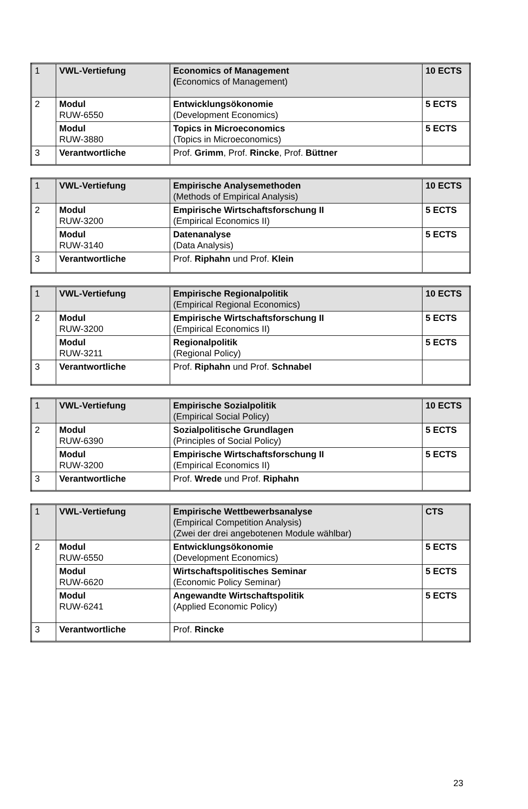| 1 | VWL-Vertiefung | Economics of Management ( Economics of Management) | 10 ECTS |
| 2 | Modul RUW-6550 | Entwicklungsökonomie (Development Economics) | 5 ECTS |
| | Modul RUW-3880 | Topics in Microeconomics (Topics in Microeconomics) | 5 ECTS |
| 3 | Verantwortliche | Prof. Grimm , Prof. Rincke , Prof. Büttner | |
| 1 | VWL-Vertiefung | Empirische Analysemethoden (Methods of Empirical Analysis) | 10 ECTS |
| 2 | Modul RUW-3200 | Empirische Wirtschaftsforschung II (Empirical Economics II) | 5 ECTS |
| | Modul RUW-3140 | Datenanalyse (Data Analysis) | 5 ECTS |
| 3 | Verantwortliche | Prof. Riphahn und Prof. Klein | |
| 1 | VWL-Vertiefung | Empirische Regionalpolitik (Empirical Regional Economics) | 10 ECTS |
| 2 | Modul RUW-3200 | Empirische Wirtschaftsforschung II (Empirical Economics II) | 5 ECTS |
| | Modul RUW-3211 | Regionalpolitik (Regional Policy) | 5 ECTS |
| 3 | Verantwortliche | Prof. Riphahn und Prof. Schnabel | |
| 1 | VWL-Vertiefung | Empirische Sozialpolitik (Empirical Social Policy) | 10 ECTS |
| 2 | Modul RUW-6390 | Sozialpolitische Grundlagen (Principles of Social Policy) | 5 ECTS |
| | Modul RUW-3200 | Empirische Wirtschaftsforschung II (Empirical Economics II) | 5 ECTS |
| 3 | Verantwortliche | Prof. Wrede und Prof. Riphahn | |
| 1 | VWL-Vertiefung | Empirische Wettbewerbsanalyse (Empirical Competition Analysis) (Zwei der drei angebotenen Module wählbar) | CTS |
| 2 | Modul RUW-6550 | Entwicklungsökonomie (Development Economics) | 5 ECTS |
| | Modul RUW-6620 | Wirtschaftspolitisches Seminar (Economic Policy Seminar) | 5 ECTS |
| | Modul RUW-6241 | Angewandte Wirtschaftspolitik (Applied Economic Policy) | 5 ECTS |
| 3 | Verantwortliche | Prof. Rincke | |
23